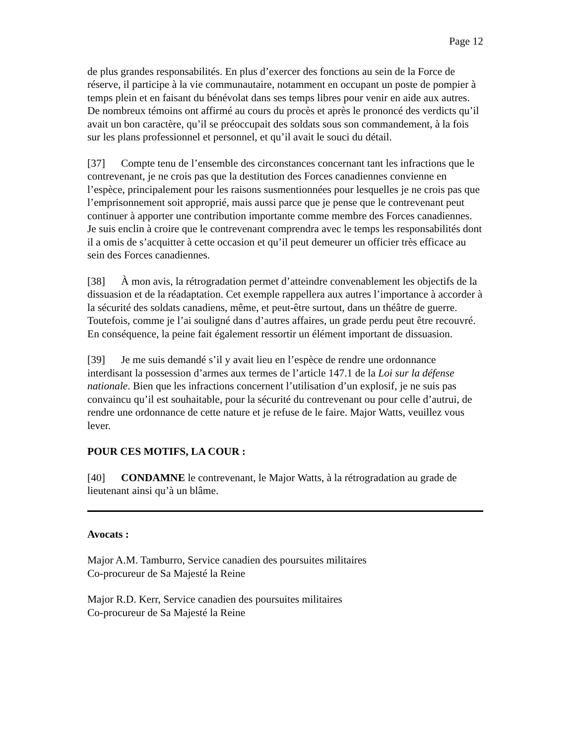Page 12
de plus grandes responsabilités. En plus d’exercer des fonctions au sein de la Force de réserve, il participe à la vie communautaire, notamment en occupant un poste de pompier à temps plein et en faisant du bénévolat dans ses temps libres pour venir en aide aux autres. De nombreux témoins ont affirmé au cours du procès et après le prononcé des verdicts qu’il avait un bon caractère, qu’il se préoccupait des soldats sous son commandement, à la fois sur les plans professionnel et personnel, et qu’il avait le souci du détail.
[37] Compte tenu de l’ensemble des circonstances concernant tant les infractions que le contrevenant, je ne crois pas que la destitution des Forces canadiennes convienne en l’espèce, principalement pour les raisons susmentionnées pour lesquelles je ne crois pas que l’emprisonnement soit approprié, mais aussi parce que je pense que le contrevenant peut continuer à apporter une contribution importante comme membre des Forces canadiennes. Je suis enclin à croire que le contrevenant comprendra avec le temps les responsabilités dont il a omis de s’acquitter à cette occasion et qu’il peut demeurer un officier très efficace au sein des Forces canadiennes.
[38] À mon avis, la rétrogradation permet d’atteindre convenablement les objectifs de la dissuasion et de la réadaptation. Cet exemple rappellera aux autres l’importance à accorder à la sécurité des soldats canadiens, même, et peut-être surtout, dans un théâtre de guerre. Toutefois, comme je l’ai souligné dans d’autres affaires, un grade perdu peut être recouvré. En conséquence, la peine fait également ressortir un élément important de dissuasion.
[39] Je me suis demandé s’il y avait lieu en l’espèce de rendre une ordonnance interdisant la possession d’armes aux termes de l’article 147.1 de la Loi sur la défense nationale. Bien que les infractions concernent l’utilisation d’un explosif, je ne suis pas convaincu qu’il est souhaitable, pour la sécurité du contrevenant ou pour celle d’autrui, de rendre une ordonnance de cette nature et je refuse de le faire. Major Watts, veuillez vous lever.
POUR CES MOTIFS, LA COUR :
[40] CONDAMNE le contrevenant, le Major Watts, à la rétrogradation au grade de lieutenant ainsi qu’à un blâme.
Avocats :
Major A.M. Tamburro, Service canadien des poursuites militaires
Co-procureur de Sa Majesté la Reine
Major R.D. Kerr, Service canadien des poursuites militaires
Co-procureur de Sa Majesté la Reine